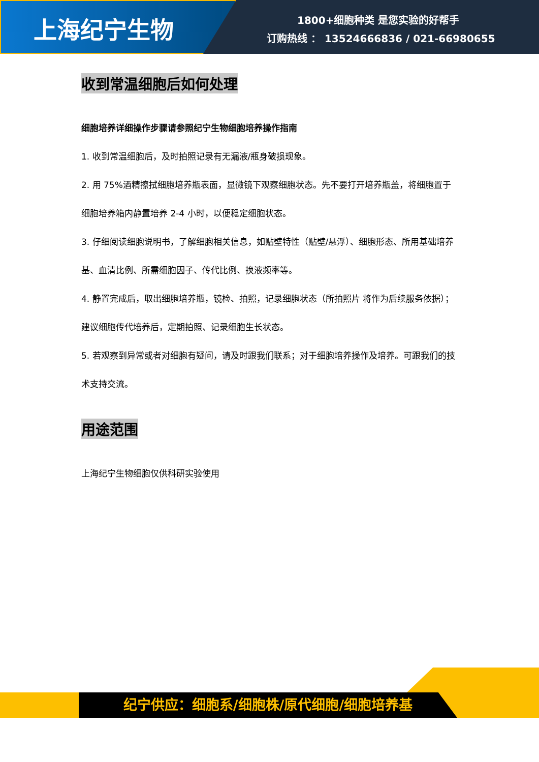上海纪宁生物
1800+细胞种类 是您实验的好帮手
订购热线 ： 13524666836 / 021-66980655
收到常温细胞后如何处理
细胞培养详细操作步骤请参照纪宁生物细胞培养操作指南
1. 收到常温细胞后，及时拍照记录有无漏液/瓶身破损现象。
2. 用 75%酒精擦拭细胞培养瓶表面，显微镜下观察细胞状态。先不要打开培养瓶盖，将细胞置于细胞培养箱内静置培养 2-4 小时，以便稳定细胞状态。
3. 仔细阅读细胞说明书，了解细胞相关信息，如贴壁特性（贴壁/悬浮）、细胞形态、所用基础培养基、血清比例、所需细胞因子、传代比例、换液频率等。
4. 静置完成后，取出细胞培养瓶，镜检、拍照，记录细胞状态（所拍照片 将作为后续服务依据）；建议细胞传代培养后，定期拍照、记录细胞生长状态。
5. 若观察到异常或者对细胞有疑问，请及时跟我们联系；对于细胞培养操作及培养。可跟我们的技术支持交流。
用途范围
上海纪宁生物细胞仅供科研实验使用
纪宁供应：细胞系/细胞株/原代细胞/细胞培养基